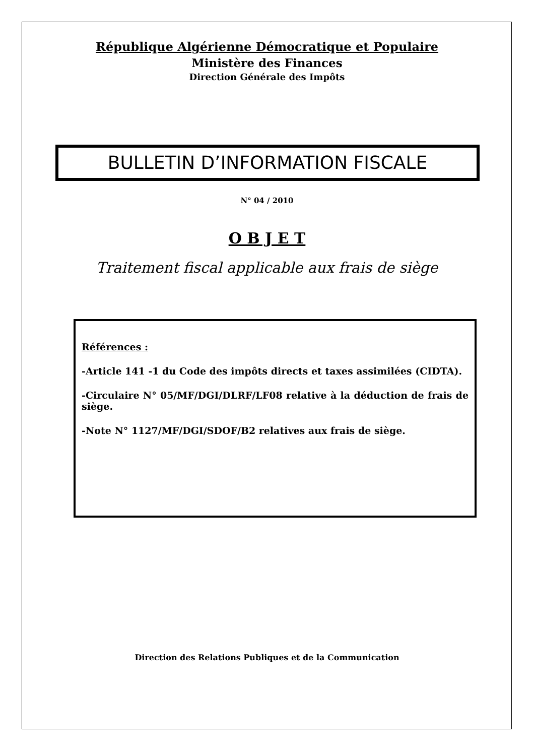République Algérienne Démocratique et Populaire
Ministère des Finances
Direction Générale des Impôts
BULLETIN D’INFORMATION FISCALE
N° 04 / 2010
O B J E T
Traitement fiscal applicable aux frais de siège
Références :
-Article 141 -1 du Code des impôts directs et taxes assimilées (CIDTA).
-Circulaire N° 05/MF/DGI/DLRF/LF08 relative à la déduction de frais de siège.
-Note N° 1127/MF/DGI/SDOF/B2 relatives aux frais de siège.
Direction des Relations Publiques et de la Communication